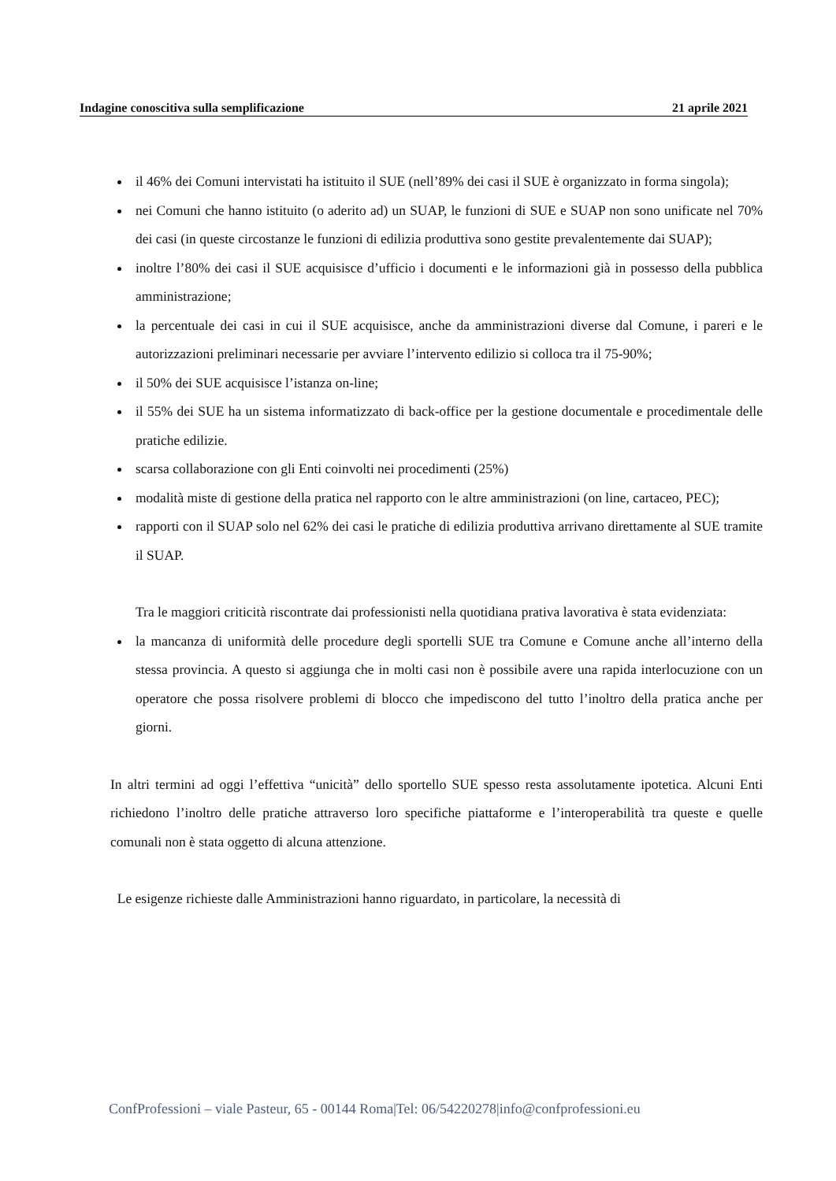Indagine conoscitiva sulla semplificazione 21 aprile 2021
il 46% dei Comuni intervistati ha istituito il SUE (nell’89% dei casi il SUE è organizzato in forma singola);
nei Comuni che hanno istituito (o aderito ad) un SUAP, le funzioni di SUE e SUAP non sono unificate nel 70% dei casi (in queste circostanze le funzioni di edilizia produttiva sono gestite prevalentemente dai SUAP);
inoltre l’80% dei casi il SUE acquisisce d’ufficio i documenti e le informazioni già in possesso della pubblica amministrazione;
la percentuale dei casi in cui il SUE acquisisce, anche da amministrazioni diverse dal Comune, i pareri e le autorizzazioni preliminari necessarie per avviare l’intervento edilizio si colloca tra il 75-90%;
il 50% dei SUE acquisisce l’istanza on-line;
il 55% dei SUE ha un sistema informatizzato di back-office per la gestione documentale e procedimentale delle pratiche edilizie.
scarsa collaborazione con gli Enti coinvolti nei procedimenti (25%)
modalità miste di gestione della pratica nel rapporto con le altre amministrazioni (on line, cartaceo, PEC);
rapporti con il SUAP solo nel 62% dei casi le pratiche di edilizia produttiva arrivano direttamente al SUE tramite il SUAP.
Tra le maggiori criticità riscontrate dai professionisti nella quotidiana prativa lavorativa è stata evidenziata:
la mancanza di uniformità delle procedure degli sportelli SUE tra Comune e Comune anche all’interno della stessa provincia. A questo si aggiunga che in molti casi non è possibile avere una rapida interlocuzione con un operatore che possa risolvere problemi di blocco che impediscono del tutto l’inoltro della pratica anche per giorni.
In altri termini ad oggi l’effettiva “unicità” dello sportello SUE spesso resta assolutamente ipotetica. Alcuni Enti richiedono l’inoltro delle pratiche attraverso loro specifiche piattaforme e l’interoperabilità tra queste e quelle comunali non è stata oggetto di alcuna attenzione.
Le esigenze richieste dalle Amministrazioni hanno riguardato, in particolare, la necessità di
ConfProfessioni – viale Pasteur, 65 - 00144 Roma|Tel: 06/54220278|info@confprofessioni.eu